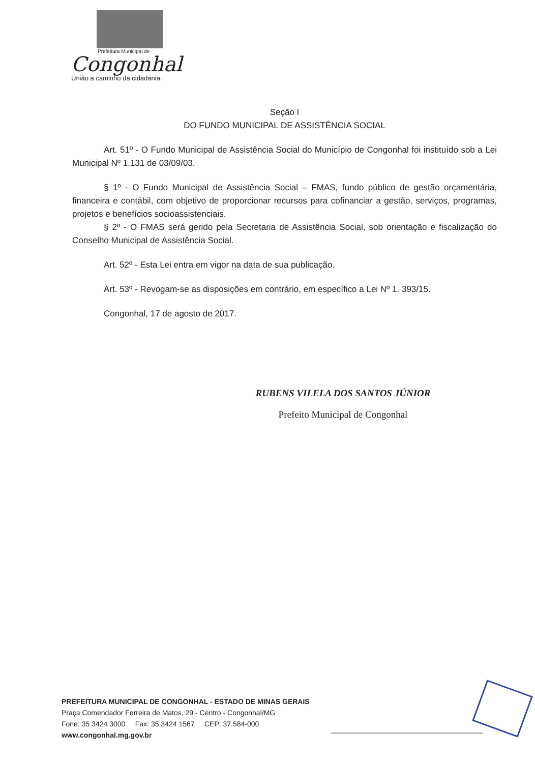Prefeitura Municipal de
Congonhal
União a caminho da cidadania.
Seção I
DO FUNDO MUNICIPAL DE ASSISTÊNCIA SOCIAL
Art. 51º - O Fundo Municipal de Assistência Social do Município de Congonhal foi instituído sob a Lei Municipal Nº 1.131 de 03/09/03.
§ 1º - O Fundo Municipal de Assistência Social – FMAS, fundo público de gestão orçamentária, financeira e contábil, com objetivo de proporcionar recursos para cofinanciar a gestão, serviços, programas, projetos e benefícios socioassistenciais.
§ 2º - O FMAS será gerido pela Secretaria de Assistência Social, sob orientação e fiscalização do Conselho Municipal de Assistência Social.
Art. 52º - Esta Lei entra em vigor na data de sua publicação.
Art. 53º - Revogam-se as disposições em contrário, em específico a Lei Nº 1. 393/15.
Congonhal, 17 de agosto de 2017.
RUBENS VILELA DOS SANTOS JÚNIOR
Prefeito Municipal de Congonhal
PREFEITURA MUNICIPAL DE CONGONHAL - ESTADO DE MINAS GERAIS
Praça Comendador Ferreira de Matos, 29 - Centro - Congonhal/MG
Fone: 35 3424 3000 Fax: 35 3424 1567 CEP: 37.584-000
www.congonhal.mg.gov.br